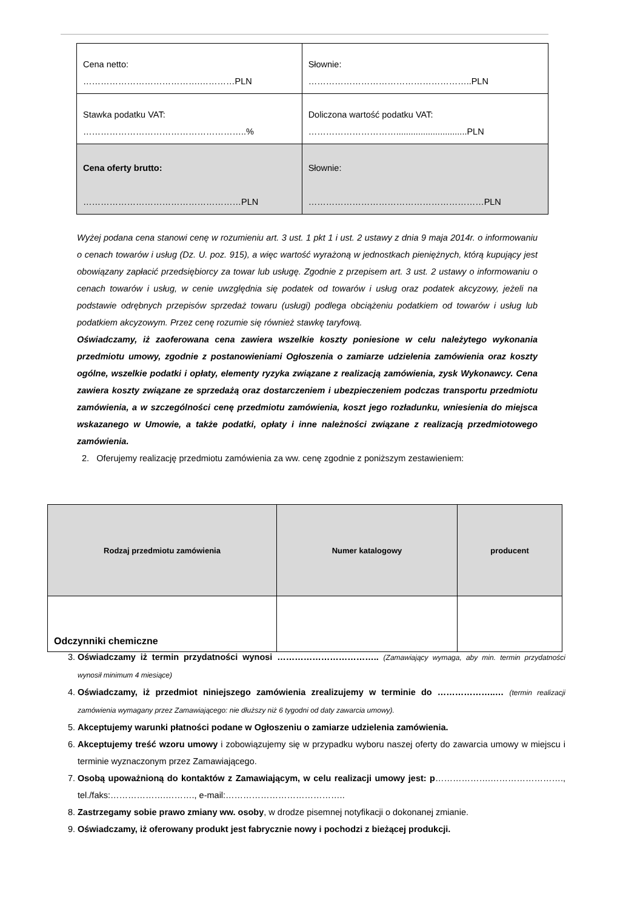| Cena netto: ………………………………….…………PLN | Słownie: ………………………………………………..PLN |
| Stawka podatku VAT: ………………………………………………..% | Doliczona wartość podatku VAT: ………………………….............................PLN |
| Cena oferty brutto: ………………………………………………PLN | Słownie: ……………………………………………………PLN |
Wyżej podana cena stanowi cenę w rozumieniu art. 3 ust. 1 pkt 1 i ust. 2 ustawy z dnia 9 maja 2014r. o informowaniu o cenach towarów i usług (Dz. U. poz. 915), a więc wartość wyrażoną w jednostkach pieniężnych, którą kupujący jest obowiązany zapłacić przedsiębiorcy za towar lub usługę. Zgodnie z przepisem art. 3 ust. 2 ustawy o informowaniu o cenach towarów i usług, w cenie uwzględnia się podatek od towarów i usług oraz podatek akcyzowy, jeżeli na podstawie odrębnych przepisów sprzedaż towaru (usługi) podlega obciążeniu podatkiem od towarów i usług lub podatkiem akcyzowym. Przez cenę rozumie się również stawkę taryfową.
Oświadczamy, iż zaoferowana cena zawiera wszelkie koszty poniesione w celu należytego wykonania przedmiotu umowy, zgodnie z postanowieniami Ogłoszenia o zamiarze udzielenia zamówienia oraz koszty ogólne, wszelkie podatki i opłaty, elementy ryzyka związane z realizacją zamówienia, zysk Wykonawcy. Cena zawiera koszty związane ze sprzedażą oraz dostarczeniem i ubezpieczeniem podczas transportu przedmiotu zamówienia, a w szczególności cenę przedmiotu zamówienia, koszt jego rozładunku, wniesienia do miejsca wskazanego w Umowie, a także podatki, opłaty i inne należności związane z realizacją przedmiotowego zamówienia.
2. Oferujemy realizację przedmiotu zamówienia za ww. cenę zgodnie z poniższym zestawieniem:
| Rodzaj przedmiotu zamówienia | Numer katalogowy | producent |
| --- | --- | --- |
| Odczynniki chemiczne | | |
3. Oświadczamy iż termin przydatności wynosi …………………………….. (Zamawiający wymaga, aby min. termin przydatności wynosił minimum 4 miesiące)
4. Oświadczamy, iż przedmiot niniejszego zamówienia zrealizujemy w terminie do ………………..… (termin realizacji zamówienia wymagany przez Zamawiającego: nie dłuższy niż 6 tygodni od daty zawarcia umowy).
5. Akceptujemy warunki płatności podane w Ogłoszeniu o zamiarze udzielenia zamówienia.
6. Akceptujemy treść wzoru umowy i zobowiązujemy się w przypadku wyboru naszej oferty do zawarcia umowy w miejscu i terminie wyznaczonym przez Zamawiającego.
7. Osobą upoważnioną do kontaktów z Zamawiającym, w celu realizacji umowy jest: p……………….……………………., tel./faks:……………….………., e-mail:…………………………………..
8. Zastrzegamy sobie prawo zmiany ww. osoby, w drodze pisemnej notyfikacji o dokonanej zmianie.
9. Oświadczamy, iż oferowany produkt jest fabrycznie nowy i pochodzi z bieżącej produkcji.